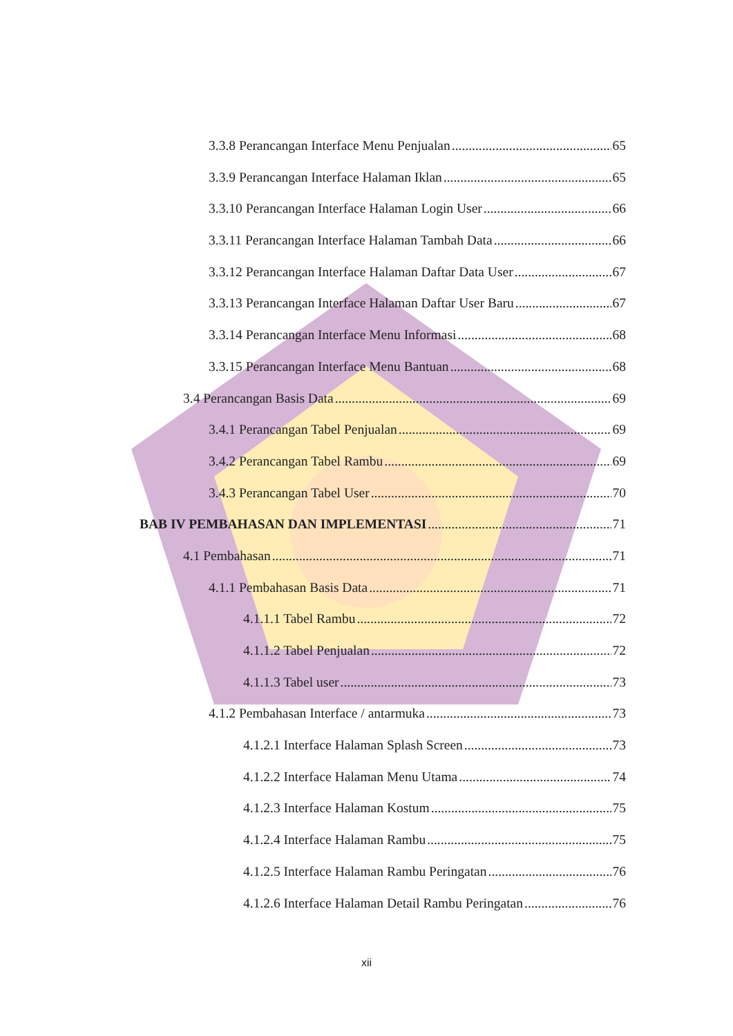3.3.8 Perancangan Interface Menu Penjualan 65
3.3.9 Perancangan Interface Halaman Iklan 65
3.3.10 Perancangan Interface Halaman Login User 66
3.3.11 Perancangan Interface Halaman Tambah Data 66
3.3.12 Perancangan Interface Halaman Daftar Data User 67
3.3.13 Perancangan Interface Halaman Daftar User Baru 67
3.3.14 Perancangan Interface Menu Informasi 68
3.3.15 Perancangan Interface Menu Bantuan 68
3.4 Perancangan Basis Data 69
3.4.1 Perancangan Tabel Penjualan 69
3.4.2 Perancangan Tabel Rambu 69
3.4.3 Perancangan Tabel User 70
BAB IV PEMBAHASAN DAN IMPLEMENTASI 71
4.1 Pembahasan 71
4.1.1 Pembahasan Basis Data 71
4.1.1.1 Tabel Rambu 72
4.1.1.2 Tabel Penjualan 72
4.1.1.3 Tabel user 73
4.1.2 Pembahasan Interface / antarmuka 73
4.1.2.1 Interface Halaman Splash Screen 73
4.1.2.2 Interface Halaman Menu Utama 74
4.1.2.3 Interface Halaman Kostum 75
4.1.2.4 Interface Halaman Rambu 75
4.1.2.5 Interface Halaman Rambu Peringatan 76
4.1.2.6 Interface Halaman Detail Rambu Peringatan 76
xii